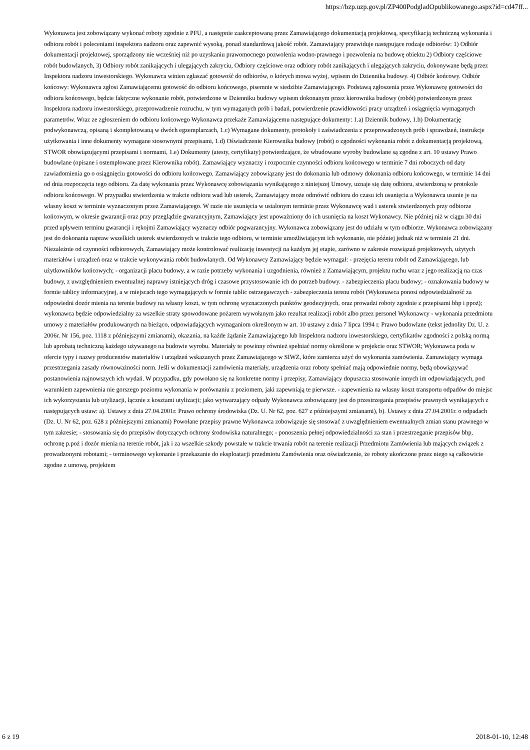https://bzp.uzp.gov.pl/ZP400PodgladOpublikowanego.aspx?id=cd47ff...
Wykonawca jest zobowiązany wykonać roboty zgodnie z PFU, a następnie zaakceptowaną przez Zamawiającego dokumentacją projektową, specyfikacją techniczną wykonania i odbioru robót i poleceniami inspektora nadzoru oraz zapewnić wysoką, ponad standardową jakość robót. Zamawiający przewiduje następujące rodzaje odbiorów: 1) Odbiór dokumentacji projektowej, sporządzony nie wcześniej niż po uzyskaniu prawomocnego pozwolenia wodno-prawnego i pozwolenia na budowę obiektu 2) Odbiory częściowe robót budowlanych, 3) Odbiory robót zanikających i ulegających zakryciu, Odbiory częściowe oraz odbiory robót zanikających i ulegających zakryciu, dokonywane będą przez Inspektora nadzoru inwestorskiego. Wykonawca winien zgłaszać gotowość do odbiorów, o których mowa wyżej, wpisem do Dziennika budowy. 4) Odbiór końcowy. Odbiór końcowy: Wykonawca zgłosi Zamawiającemu gotowość do odbioru końcowego, pisemnie w siedzibie Zamawiającego. Podstawą zgłoszenia przez Wykonawcę gotowości do odbioru końcowego, będzie faktyczne wykonanie robót, potwierdzone w Dzienniku budowy wpisem dokonanym przez kierownika budowy (robót) potwierdzonym przez Inspektora nadzoru inwestorskiego, przeprowadzenie rozruchu, w tym wymaganych prób i badań, potwierdzenie prawidłowości pracy urządzeń i osiągnięcia wymaganych parametrów. Wraz ze zgłoszeniem do odbioru końcowego Wykonawca przekaże Zamawiającemu następujące dokumenty: 1.a) Dziennik budowy, 1.b) Dokumentację podwykonawczą, opisaną i skompletowaną w dwóch egzemplarzach, 1.c) Wymagane dokumenty, protokoły i zaświadczenia z przeprowadzonych prób i sprawdzeń, instrukcje użytkowania i inne dokumenty wymagane stosownymi przepisami, 1.d) Oświadczenie Kierownika budowy (robót) o zgodności wykonania robót z dokumentacją projektową, STWOR obowiązującymi przepisami i normami, 1.e) Dokumenty (atesty, certyfikaty) potwierdzające, że wbudowane wyroby budowlane są zgodne z art. 10 ustawy Prawo budowlane (opisane i ostemplowane przez Kierownika robót). Zamawiający wyznaczy i rozpocznie czynności odbioru końcowego w terminie 7 dni roboczych od daty zawiadomienia go o osiągnięciu gotowości do odbioru końcowego. Zamawiający zobowiązany jest do dokonania lub odmowy dokonania odbioru końcowego, w terminie 14 dni od dnia rozpoczęcia tego odbioru. Za datę wykonania przez Wykonawcę zobowiązania wynikającego z niniejszej Umowy, uznaje się datę odbioru, stwierdzoną w protokole odbioru końcowego. W przypadku stwierdzenia w trakcie odbioru wad lub usterek, Zamawiający może odmówić odbioru do czasu ich usunięcia a Wykonawca usunie je na własny koszt w terminie wyznaczonym przez Zamawiającego. W razie nie usunięcia w ustalonym terminie przez Wykonawcę wad i usterek stwierdzonych przy odbiorze końcowym, w okresie gwarancji oraz przy przeglądzie gwarancyjnym, Zamawiający jest upoważniony do ich usunięcia na koszt Wykonawcy. Nie później niż w ciągu 30 dni przed upływem terminu gwarancji i rękojmi Zamawiający wyznaczy odbiór pogwarancyjny. Wykonawca zobowiązany jest do udziału w tym odbiorze. Wykonawca zobowiązany jest do dokonania napraw wszelkich usterek stwierdzonych w trakcie tego odbioru, w terminie umożliwiającym ich wykonanie, nie później jednak niż w terminie 21 dni. Niezależnie od czynności odbiorowych, Zamawiający może kontrolować realizację inwestycji na każdym jej etapie, zarówno w zakresie rozwiązań projektowych, użytych materiałów i urządzeń oraz w trakcie wykonywania robót budowlanych. Od Wykonawcy Zamawiający będzie wymagał: - przejęcia terenu robót od Zamawiającego, lub użytkowników końcowych; - organizacji placu budowy, a w razie potrzeby wykonania i uzgodnienia, również z Zamawiającym, projektu ruchu wraz z jego realizacją na czas budowy, z uwzględnieniem ewentualnej naprawy istniejących dróg i czasowe przystosowanie ich do potrzeb budowy. - zabezpieczenia placu budowy; - oznakowania budowy w formie tablicy informacyjnej, a w miejscach tego wymagających w formie tablic ostrzegawczych - zabezpieczenia terenu robót (Wykonawca ponosi odpowiedzialność za odpowiedni dozór mienia na terenie budowy na własny koszt, w tym ochronę wyznaczonych punktów geodezyjnych, oraz prowadzi roboty zgodnie z przepisami bhp i ppoż); wykonawca będzie odpowiedzialny za wszelkie straty spowodowane pożarem wywołanym jako rezultat realizacji robót albo przez personel Wykonawcy - wykonania przedmiotu umowy z materiałów produkowanych na bieżąco, odpowiadających wymaganiom określonym w art. 10 ustawy z dnia 7 lipca 1994 r. Prawo budowlane (tekst jednolity Dz. U. z 2006r. Nr 156, poz. 1118 z późniejszymi zmianami), okazania, na każde żądanie Zamawiającego lub Inspektora nadzoru inwestorskiego, certyfikatów zgodności z polską normą lub aprobatą techniczną każdego używanego na budowie wyrobu. Materiały te powinny również spełniać normy określone w projekcie oraz STWOR; Wykonawca poda w ofercie typy i nazwy producentów materiałów i urządzeń wskazanych przez Zamawiającego w SIWZ, które zamierza użyć do wykonania zamówienia. Zamawiający wymaga przestrzegania zasady równoważności norm. Jeśli w dokumentacji zamówienia materiały, urządzenia oraz roboty spełniać mają odpowiednie normy, będą obowiązywać postanowienia najnowszych ich wydań. W przypadku, gdy powołano się na konkretne normy i przepisy, Zamawiający dopuszcza stosowanie innych im odpowiadających, pod warunkiem zapewnienia nie gorszego poziomu wykonania w porównaniu z poziomem, jaki zapewniają te pierwsze. - zapewnienia na własny koszt transportu odpadów do miejsc ich wykorzystania lub utylizacji, łącznie z kosztami utylizacji; jako wytwarzający odpady Wykonawca zobowiązany jest do przestrzegania przepisów prawnych wynikających z następujących ustaw: a). Ustawy z dnia 27.04.2001r. Prawo ochrony środowiska (Dz. U. Nr 62, poz. 627 z późniejszymi zmianami), b). Ustawy z dnia 27.04.2001r. o odpadach (Dz. U. Nr 62, poz. 628 z późniejszymi zmianami) Powołane przepisy prawne Wykonawca zobowiązuje się stosować z uwzględnieniem ewentualnych zmian stanu prawnego w tym zakresie; - stosowania się do przepisów dotyczących ochrony środowiska naturalnego; - ponoszenia pełnej odpowiedzialności za stan i przestrzeganie przepisów bhp, ochronę p.poż i dozór mienia na terenie robót, jak i za wszelkie szkody powstałe w trakcie trwania robót na terenie realizacji Przedmiotu Zamówienia lub mających związek z prowadzonymi robotami; - terminowego wykonanie i przekazanie do eksploatacji przedmiotu Zamówienia oraz oświadczenie, że roboty ukończone przez niego są całkowicie zgodne z umową, projektem
6 z 19 2018-01-10, 12:48